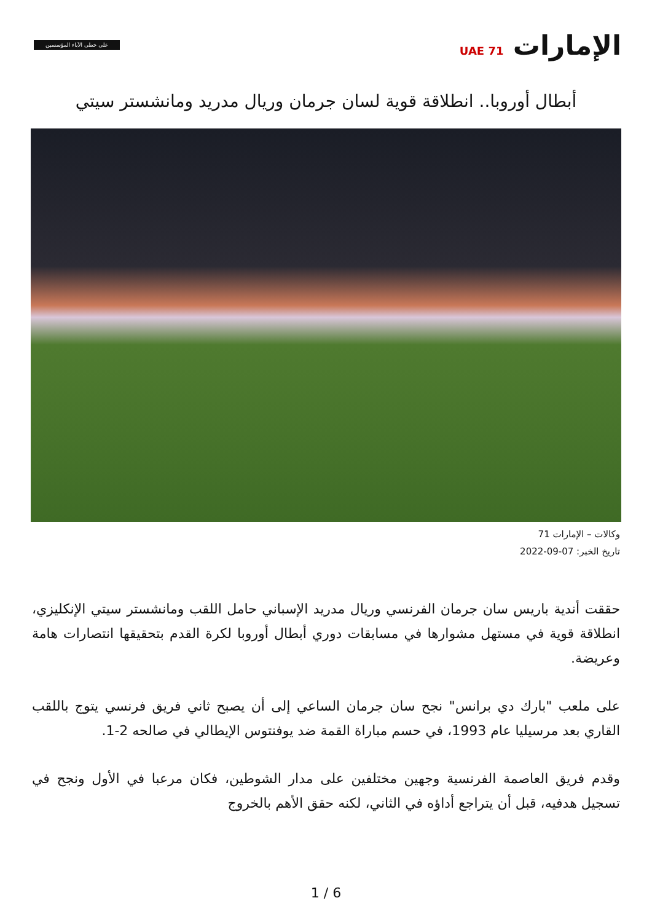الإمارات UAE 71
على خطى الآباء المؤسسين
أبطال أوروبا.. انطلاقة قوية لسان جرمان وريال مدريد ومانشستر سيتي
وكالات – الإمارات 71
تاريخ الخبر: 07-09-2022
حققت أندية باريس سان جرمان الفرنسي وريال مدريد الإسباني حامل اللقب ومانشستر سيتي الإنكليزي، انطلاقة قوية في مستهل مشوارها في مسابقات دوري أبطال أوروبا لكرة القدم بتحقيقها انتصارات هامة وعريضة.
على ملعب "بارك دي برانس" نجح سان جرمان الساعي إلى أن يصبح ثاني فريق فرنسي يتوج باللقب القاري بعد مرسيليا عام 1993، في حسم مباراة القمة ضد يوفنتوس الإيطالي في صالحه 2-1.
وقدم فريق العاصمة الفرنسية وجهين مختلفين على مدار الشوطين، فكان مرعبا في الأول ونجح في تسجيل هدفيه، قبل أن يتراجع أداؤه في الثاني، لكنه حقق الأهم بالخروج
1 / 6